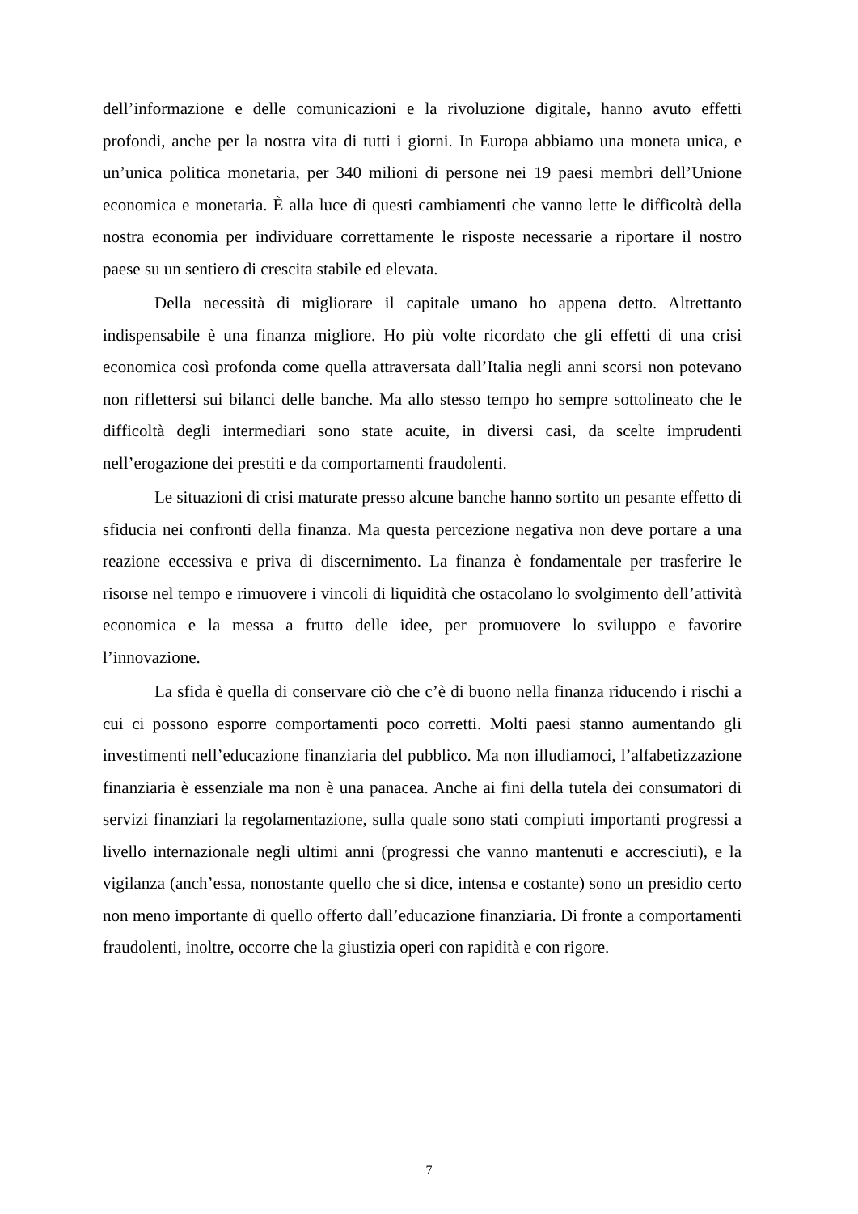dell’informazione e delle comunicazioni e la rivoluzione digitale, hanno avuto effetti profondi, anche per la nostra vita di tutti i giorni. In Europa abbiamo una moneta unica, e un’unica politica monetaria, per 340 milioni di persone nei 19 paesi membri dell’Unione economica e monetaria. È alla luce di questi cambiamenti che vanno lette le difficoltà della nostra economia per individuare correttamente le risposte necessarie a riportare il nostro paese su un sentiero di crescita stabile ed elevata.
Della necessità di migliorare il capitale umano ho appena detto. Altrettanto indispensabile è una finanza migliore. Ho più volte ricordato che gli effetti di una crisi economica così profonda come quella attraversata dall’Italia negli anni scorsi non potevano non riflettersi sui bilanci delle banche. Ma allo stesso tempo ho sempre sottolineato che le difficoltà degli intermediari sono state acuite, in diversi casi, da scelte imprudenti nell’erogazione dei prestiti e da comportamenti fraudolenti.
Le situazioni di crisi maturate presso alcune banche hanno sortito un pesante effetto di sfiducia nei confronti della finanza. Ma questa percezione negativa non deve portare a una reazione eccessiva e priva di discernimento. La finanza è fondamentale per trasferire le risorse nel tempo e rimuovere i vincoli di liquidità che ostacolano lo svolgimento dell’attività economica e la messa a frutto delle idee, per promuovere lo sviluppo e favorire l’innovazione.
La sfida è quella di conservare ciò che c’è di buono nella finanza riducendo i rischi a cui ci possono esporre comportamenti poco corretti. Molti paesi stanno aumentando gli investimenti nell’educazione finanziaria del pubblico. Ma non illudiamoci, l’alfabetizzazione finanziaria è essenziale ma non è una panacea. Anche ai fini della tutela dei consumatori di servizi finanziari la regolamentazione, sulla quale sono stati compiuti importanti progressi a livello internazionale negli ultimi anni (progressi che vanno mantenuti e accresciuti), e la vigilanza (anch’essa, nonostante quello che si dice, intensa e costante) sono un presidio certo non meno importante di quello offerto dall’educazione finanziaria. Di fronte a comportamenti fraudolenti, inoltre, occorre che la giustizia operi con rapidità e con rigore.
7